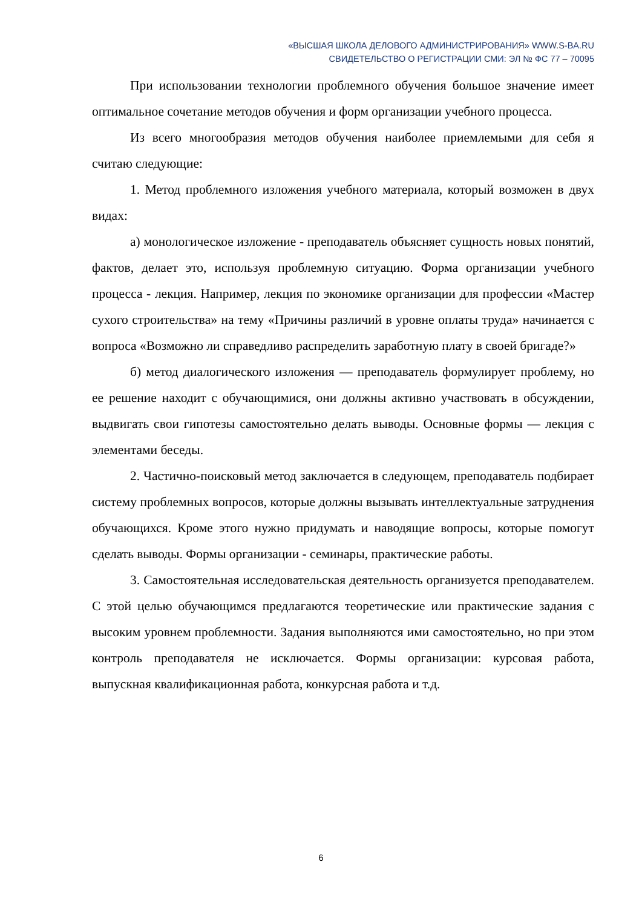«ВЫСШАЯ ШКОЛА ДЕЛОВОГО АДМИНИСТРИРОВАНИЯ» WWW.S-BA.RU
СВИДЕТЕЛЬСТВО О РЕГИСТРАЦИИ СМИ: ЭЛ № ФС 77 – 70095
При использовании технологии проблемного обучения большое значение имеет оптимальное сочетание методов обучения и форм организации учебного процесса.
Из всего многообразия методов обучения наиболее приемлемыми для себя я считаю следующие:
1. Метод проблемного изложения учебного материала, который возможен в двух видах:
а) монологическое изложение - преподаватель объясняет сущность новых понятий, фактов, делает это, используя проблемную ситуацию. Форма организации учебного процесса - лекция. Например, лекция по экономике организации для профессии «Мастер сухого строительства» на тему «Причины различий в уровне оплаты труда» начинается с вопроса «Возможно ли справедливо распределить заработную плату в своей бригаде?»
б) метод диалогического изложения — преподаватель формулирует проблему, но ее решение находит с обучающимися, они должны активно участвовать в обсуждении, выдвигать свои гипотезы самостоятельно делать выводы. Основные формы — лекция с элементами беседы.
2. Частично-поисковый метод заключается в следующем, преподаватель подбирает систему проблемных вопросов, которые должны вызывать интеллектуальные затруднения обучающихся. Кроме этого нужно придумать и наводящие вопросы, которые помогут сделать выводы. Формы организации - семинары, практические работы.
3. Самостоятельная исследовательская деятельность организуется преподавателем. С этой целью обучающимся предлагаются теоретические или практические задания с высоким уровнем проблемности. Задания выполняются ими самостоятельно, но при этом контроль преподавателя не исключается. Формы организации: курсовая работа, выпускная квалификационная работа, конкурсная работа и т.д.
6